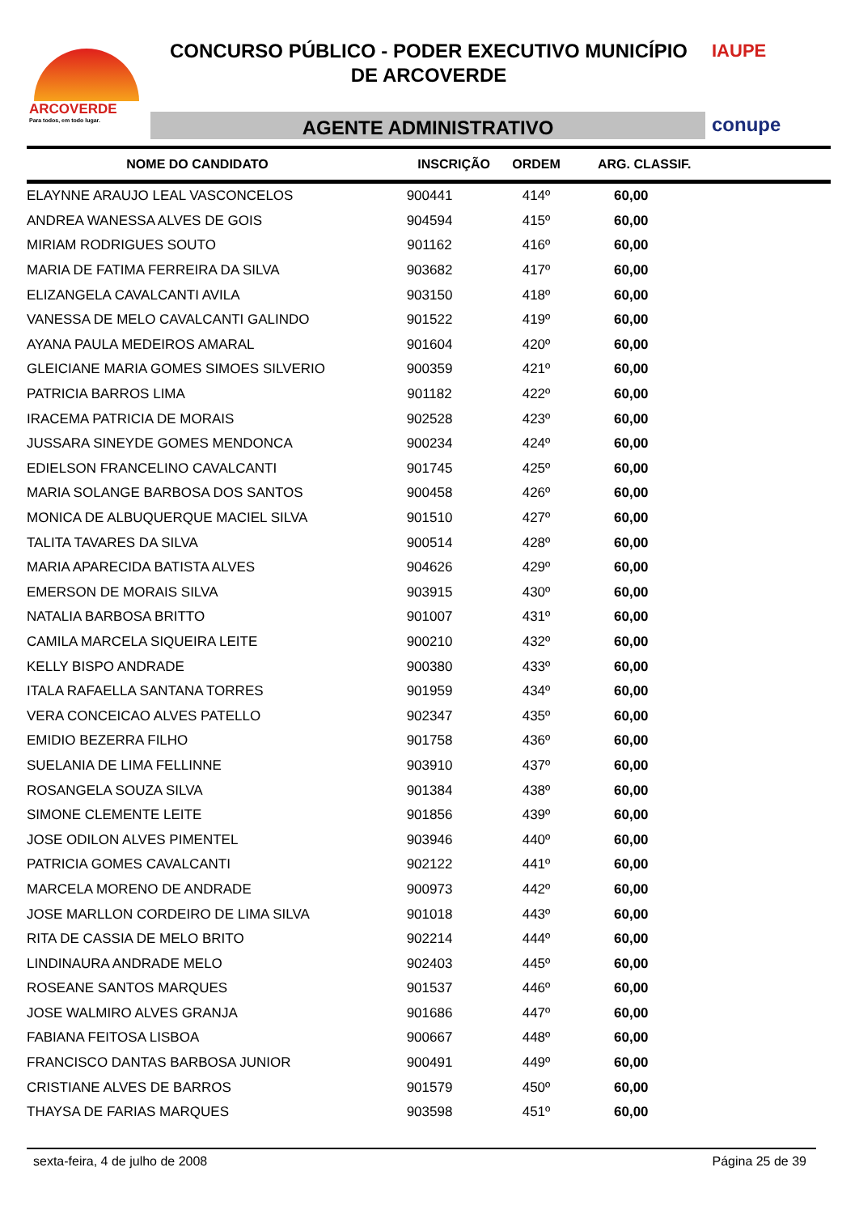ARCOVERDE
Para todos, em todo lugar.
CONCURSO PÚBLICO - PODER EXECUTIVO MUNICÍPIO
DE ARCOVERDE
AGENTE ADMINISTRATIVO
IAUPE
conupe
| NOME DO CANDIDATO | INSCRIÇÃO | ORDEM | ARG. CLASSIF. |
| --- | --- | --- | --- |
| ELAYNNE ARAUJO LEAL VASCONCELOS | 900441 | 414º | 60,00 |
| ANDREA WANESSA ALVES DE GOIS | 904594 | 415º | 60,00 |
| MIRIAM RODRIGUES SOUTO | 901162 | 416º | 60,00 |
| MARIA DE FATIMA FERREIRA DA SILVA | 903682 | 417º | 60,00 |
| ELIZANGELA CAVALCANTI AVILA | 903150 | 418º | 60,00 |
| VANESSA DE MELO CAVALCANTI GALINDO | 901522 | 419º | 60,00 |
| AYANA PAULA MEDEIROS AMARAL | 901604 | 420º | 60,00 |
| GLEICIANE MARIA GOMES SIMOES SILVERIO | 900359 | 421º | 60,00 |
| PATRICIA BARROS LIMA | 901182 | 422º | 60,00 |
| IRACEMA PATRICIA DE MORAIS | 902528 | 423º | 60,00 |
| JUSSARA SINEYDE GOMES MENDONCA | 900234 | 424º | 60,00 |
| EDIELSON FRANCELINO CAVALCANTI | 901745 | 425º | 60,00 |
| MARIA SOLANGE BARBOSA DOS SANTOS | 900458 | 426º | 60,00 |
| MONICA DE ALBUQUERQUE MACIEL SILVA | 901510 | 427º | 60,00 |
| TALITA TAVARES DA SILVA | 900514 | 428º | 60,00 |
| MARIA APARECIDA BATISTA ALVES | 904626 | 429º | 60,00 |
| EMERSON DE MORAIS SILVA | 903915 | 430º | 60,00 |
| NATALIA BARBOSA BRITTO | 901007 | 431º | 60,00 |
| CAMILA MARCELA SIQUEIRA LEITE | 900210 | 432º | 60,00 |
| KELLY BISPO ANDRADE | 900380 | 433º | 60,00 |
| ITALA RAFAELLA SANTANA TORRES | 901959 | 434º | 60,00 |
| VERA CONCEICAO ALVES PATELLO | 902347 | 435º | 60,00 |
| EMIDIO BEZERRA FILHO | 901758 | 436º | 60,00 |
| SUELANIA DE LIMA FELLINNE | 903910 | 437º | 60,00 |
| ROSANGELA SOUZA SILVA | 901384 | 438º | 60,00 |
| SIMONE CLEMENTE LEITE | 901856 | 439º | 60,00 |
| JOSE ODILON ALVES PIMENTEL | 903946 | 440º | 60,00 |
| PATRICIA GOMES CAVALCANTI | 902122 | 441º | 60,00 |
| MARCELA MORENO DE ANDRADE | 900973 | 442º | 60,00 |
| JOSE MARLLON CORDEIRO DE LIMA SILVA | 901018 | 443º | 60,00 |
| RITA DE CASSIA DE MELO BRITO | 902214 | 444º | 60,00 |
| LINDINAURA ANDRADE MELO | 902403 | 445º | 60,00 |
| ROSEANE SANTOS MARQUES | 901537 | 446º | 60,00 |
| JOSE WALMIRO ALVES GRANJA | 901686 | 447º | 60,00 |
| FABIANA FEITOSA LISBOA | 900667 | 448º | 60,00 |
| FRANCISCO DANTAS BARBOSA JUNIOR | 900491 | 449º | 60,00 |
| CRISTIANE ALVES DE BARROS | 901579 | 450º | 60,00 |
| THAYSA DE FARIAS MARQUES | 903598 | 451º | 60,00 |
sexta-feira, 4 de julho de 2008 Página 25 de 39